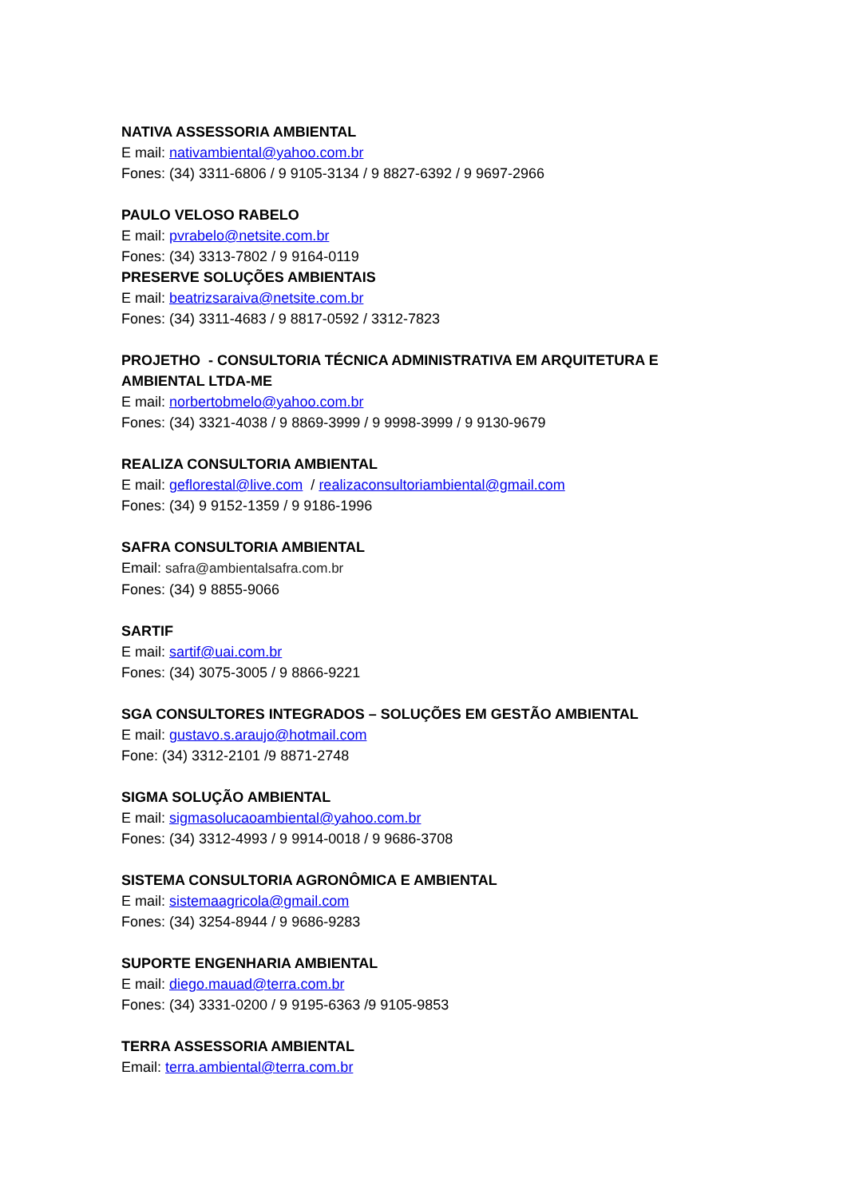NATIVA ASSESSORIA AMBIENTAL
E mail: nativambiental@yahoo.com.br
Fones: (34) 3311-6806 / 9 9105-3134 / 9 8827-6392 / 9 9697-2966
PAULO VELOSO RABELO
E mail: pvrabelo@netsite.com.br
Fones: (34) 3313-7802 / 9 9164-0119
PRESERVE SOLUÇÕES AMBIENTAIS
E mail: beatrizsaraiva@netsite.com.br
Fones: (34) 3311-4683 / 9 8817-0592 / 3312-7823
PROJETHO - CONSULTORIA TÉCNICA ADMINISTRATIVA EM ARQUITETURA E AMBIENTAL LTDA-ME
E mail: norbertobmelo@yahoo.com.br
Fones: (34) 3321-4038 / 9 8869-3999 / 9 9998-3999 / 9 9130-9679
REALIZA CONSULTORIA AMBIENTAL
E mail: geflorestal@live.com / realizaconsultoriambiental@gmail.com
Fones: (34) 9 9152-1359 / 9 9186-1996
SAFRA CONSULTORIA AMBIENTAL
Email: safra@ambientalsafra.com.br
Fones: (34) 9 8855-9066
SARTIF
E mail: sartif@uai.com.br
Fones: (34) 3075-3005 / 9 8866-9221
SGA CONSULTORES INTEGRADOS – SOLUÇÕES EM GESTÃO AMBIENTAL
E mail: gustavo.s.araujo@hotmail.com
Fone: (34) 3312-2101 /9 8871-2748
SIGMA SOLUÇÃO AMBIENTAL
E mail: sigmasolucaoambiental@yahoo.com.br
Fones: (34) 3312-4993 / 9 9914-0018 / 9 9686-3708
SISTEMA CONSULTORIA AGRONÔMICA E AMBIENTAL
E mail: sistemaagricola@gmail.com
Fones: (34) 3254-8944 / 9 9686-9283
SUPORTE ENGENHARIA AMBIENTAL
E mail: diego.mauad@terra.com.br
Fones: (34) 3331-0200 / 9 9195-6363 /9 9105-9853
TERRA ASSESSORIA AMBIENTAL
Email: terra.ambiental@terra.com.br